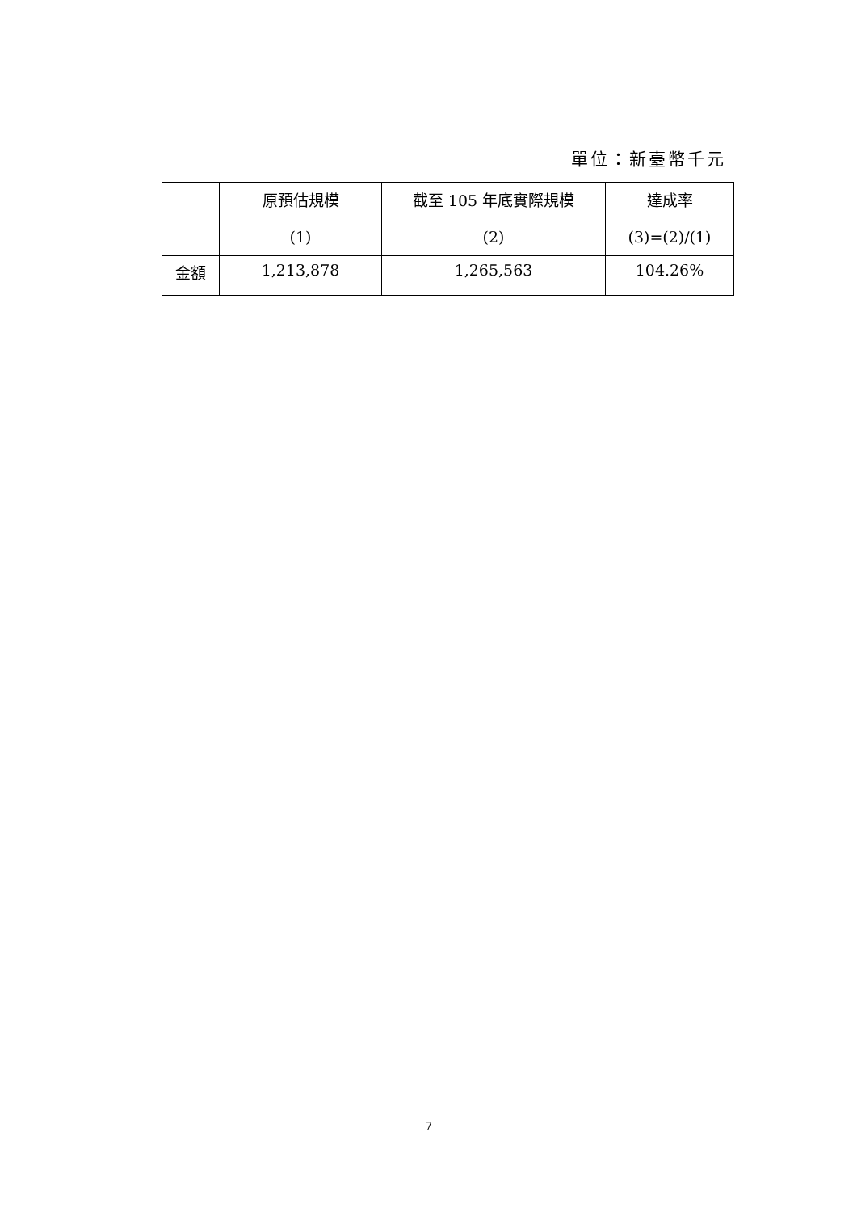單位：新臺幣千元
| | 原預估規模 (1) | 截至 105 年底實際規模 (2) | 達成率 (3)=(2)/(1) |
| --- | --- | --- | --- |
| 金額 | 1,213,878 | 1,265,563 | 104.26% |
7